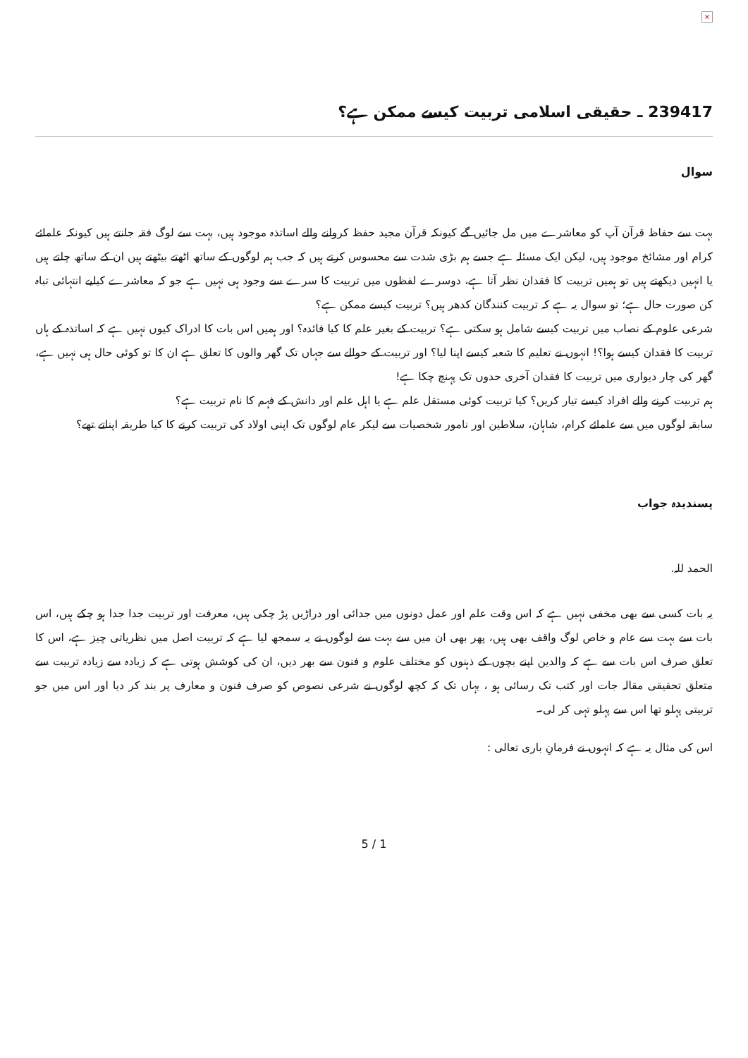×
239417 ـ حقیقی اسلامی تربیت کیسے ممکن ہے؟
سوال
بہت سے حفاظ قرآن آپ کو معاشرے میں مل جائیں گے کیونکہ قرآن مجید حفظ کروانے والے اساتذہ موجود ہیں، بہت سے لوگ فقہ جانتے ہیں کیونکہ علمائے کرام اور مشائخ موجود ہیں، لیکن ایک مسئلہ ہے جسے ہم بڑی شدت سے محسوس کرتے ہیں کہ جب ہم لوگوں کے ساتھ اٹھتے بیٹھتے ہیں ان کے ساتھ چلتے ہیں یا انہیں دیکھتے ہیں تو ہمیں تربیت کا فقدان نظر آتا ہے، دوسرے لفظوں میں تربیت کا سرے سے وجود ہی نہیں ہے جو کہ معاشرے کیلیے انتہائی تباہ کن صورت حال ہے؛ تو سوال یہ ہے کہ تربیت کنندگان کدھر ہیں؟ تربیت کیسے ممکن ہے؟
شرعی علوم کے نصاب میں تربیت کیسے شامل ہو سکتی ہے؟ تربیت کے بغیر علم کا کیا فائدہ؟ اور ہمیں اس بات کا ادراک کیوں نہیں ہے کہ اساتذہ کے ہاں تربیت کا فقدان کیسے ہوا؟! انہوں نے تعلیم کا شعبہ کیسے اپنا لیا؟ اور تربیت کے حوالے سے جہاں تک گھر والوں کا تعلق ہے ان کا تو کوئی حال ہی نہیں ہے، گھر کی چار دیواری میں تربیت کا فقدان آخری حدوں تک پہنچ چکا ہے!
ہم تربیت کرنے والے افراد کیسے تیار کریں؟ کیا تربیت کوئی مستقل علم ہے یا اہل علم اور دانش کے فہم کا نام تربیت ہے؟
سابقہ لوگوں میں سے علمائے کرام، شاہان، سلاطین اور نامور شخصیات سے لیکر عام لوگوں تک اپنی اولاد کی تربیت کرنے کا کیا طریقہ اپناتے تھے؟
پسندیدہ جواب
الحمد للہ.
یہ بات کسی سے بھی مخفی نہیں ہے کہ اس وقت علم اور عمل دونوں میں جدائی اور دراڑیں پڑ چکی ہیں، معرفت اور تربیت جدا جدا ہو چکے ہیں، اس بات سے بہت سے عام و خاص لوگ واقف بھی ہیں، پھر بھی ان میں سے بہت سے لوگوں نے یہ سمجھ لیا ہے کہ تربیت اصل میں نظریاتی چیز ہے، اس کا تعلق صرف اس بات سے ہے کہ والدین اپنے بچوں کے ذہنوں کو مختلف علوم و فنون سے بھر دیں، ان کی کوشش ہوتی ہے کہ زیادہ سے زیادہ تربیت سے متعلق تحقیقی مقالہ جات اور کتب تک رسائی ہو ، یہاں تک کہ کچھ لوگوں نے شرعی نصوص کو صرف فنون و معارف پر بند کر دیا اور اس میں جو تربیتی پہلو تھا اس سے پہلو تہی کر لی۔
اس کی مثال یہ ہے کہ انہوں نے فرمانِ باری تعالی :
5 / 1